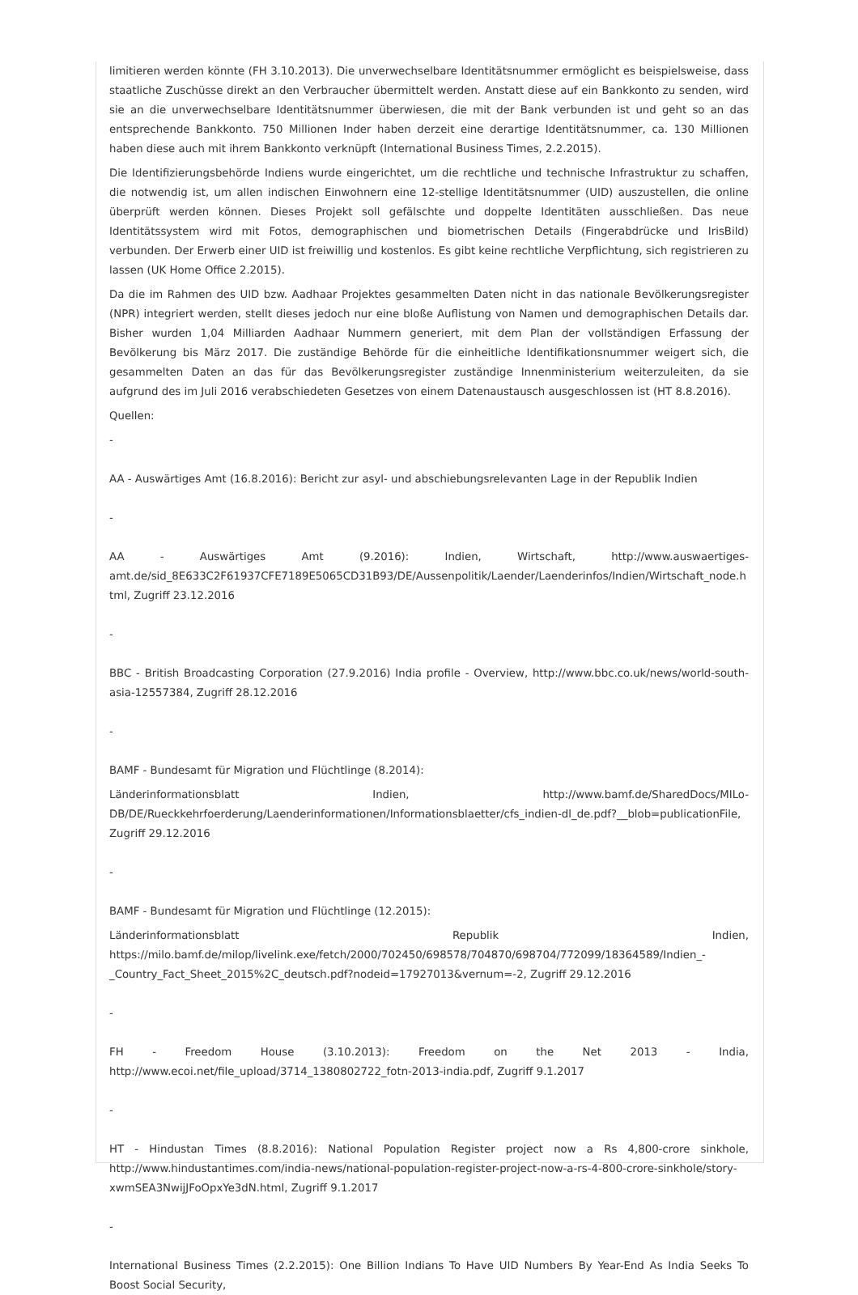limitieren werden könnte (FH 3.10.2013). Die unverwechselbare Identitätsnummer ermöglicht es beispielsweise, dass staatliche Zuschüsse direkt an den Verbraucher übermittelt werden. Anstatt diese auf ein Bankkonto zu senden, wird sie an die unverwechselbare Identitätsnummer überwiesen, die mit der Bank verbunden ist und geht so an das entsprechende Bankkonto. 750 Millionen Inder haben derzeit eine derartige Identitätsnummer, ca. 130 Millionen haben diese auch mit ihrem Bankkonto verknüpft (International Business Times, 2.2.2015).
Die Identifizierungsbehörde Indiens wurde eingerichtet, um die rechtliche und technische Infrastruktur zu schaffen, die notwendig ist, um allen indischen Einwohnern eine 12-stellige Identitätsnummer (UID) auszustellen, die online überprüft werden können. Dieses Projekt soll gefälschte und doppelte Identitäten ausschließen. Das neue Identitätssystem wird mit Fotos, demographischen und biometrischen Details (Fingerabdrücke und IrisBild) verbunden. Der Erwerb einer UID ist freiwillig und kostenlos. Es gibt keine rechtliche Verpflichtung, sich registrieren zu lassen (UK Home Office 2.2015).
Da die im Rahmen des UID bzw. Aadhaar Projektes gesammelten Daten nicht in das nationale Bevölkerungsregister (NPR) integriert werden, stellt dieses jedoch nur eine bloße Auflistung von Namen und demographischen Details dar. Bisher wurden 1,04 Milliarden Aadhaar Nummern generiert, mit dem Plan der vollständigen Erfassung der Bevölkerung bis März 2017. Die zuständige Behörde für die einheitliche Identifikationsnummer weigert sich, die gesammelten Daten an das für das Bevölkerungsregister zuständige Innenministerium weiterzuleiten, da sie aufgrund des im Juli 2016 verabschiedeten Gesetzes von einem Datenaustausch ausgeschlossen ist (HT 8.8.2016).
Quellen:
-
AA - Auswärtiges Amt (16.8.2016): Bericht zur asyl- und abschiebungsrelevanten Lage in der Republik Indien
-
AA - Auswärtiges Amt (9.2016): Indien, Wirtschaft, http://www.auswaertiges-amt.de/sid_8E633C2F61937CFE7189E5065CD31B93/DE/Aussenpolitik/Laender/Laenderinfos/Indien/Wirtschaft_node.html, Zugriff 23.12.2016
-
BBC - British Broadcasting Corporation (27.9.2016) India profile - Overview, http://www.bbc.co.uk/news/world-south-asia-12557384, Zugriff 28.12.2016
-
BAMF - Bundesamt für Migration und Flüchtlinge (8.2014):
Länderinformationsblatt Indien, http://www.bamf.de/SharedDocs/MILo-DB/DE/Rueckkehrfoerderung/Laenderinformationen/Informationsblaetter/cfs_indien-dl_de.pdf?__blob=publicationFile, Zugriff 29.12.2016
-
BAMF - Bundesamt für Migration und Flüchtlinge (12.2015):
Länderinformationsblatt Republik Indien, https://milo.bamf.de/milop/livelink.exe/fetch/2000/702450/698578/704870/698704/772099/18364589/Indien_-_Country_Fact_Sheet_2015%2C_deutsch.pdf?nodeid=17927013&vernum=-2, Zugriff 29.12.2016
-
FH - Freedom House (3.10.2013): Freedom on the Net 2013 - India, http://www.ecoi.net/file_upload/3714_1380802722_fotn-2013-india.pdf, Zugriff 9.1.2017
-
HT - Hindustan Times (8.8.2016): National Population Register project now a Rs 4,800-crore sinkhole, http://www.hindustantimes.com/india-news/national-population-register-project-now-a-rs-4-800-crore-sinkhole/story-xwmSEA3NwijJFoOpxYe3dN.html, Zugriff 9.1.2017
-
International Business Times (2.2.2015): One Billion Indians To Have UID Numbers By Year-End As India Seeks To Boost Social Security,